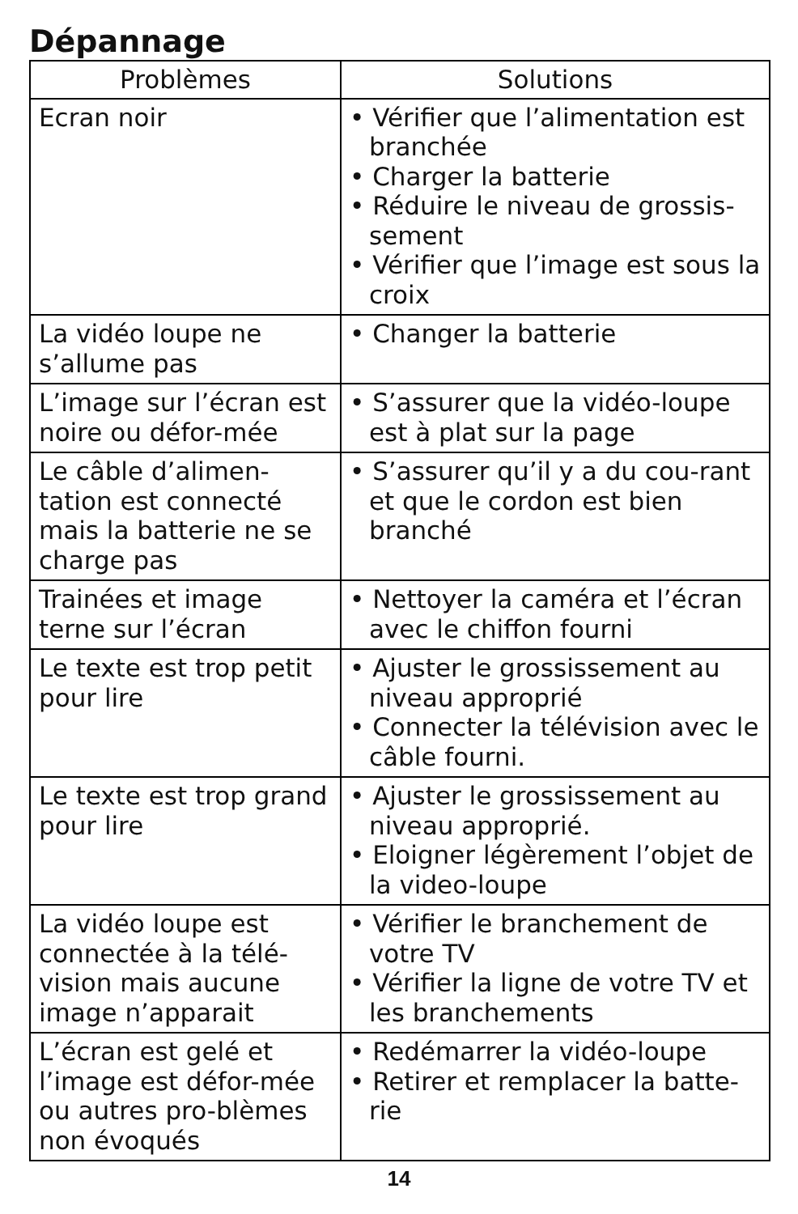Dépannage
| Problèmes | Solutions |
| --- | --- |
| Ecran noir | • Vérifier que l’alimentation est branchée • Charger la batterie • Réduire le niveau de grossis-sement • Vérifier que l’image est sous la croix |
| La vidéo loupe ne s’allume pas | • Changer la batterie |
| L’image sur l’écran est noire ou défor-mée | • S’assurer que la vidéo-loupe est à plat sur la page |
| Le câble d’alimen-tation est connecté mais la batterie ne se charge pas | • S’assurer qu’il y a du cou-rant et que le cordon est bien branché |
| Trainées et image terne sur l’écran | • Nettoyer la caméra et l’écran avec le chiffon fourni |
| Le texte est trop petit pour lire | • Ajuster le grossissement au niveau approprié • Connecter la télévision avec le câble fourni. |
| Le texte est trop grand pour lire | • Ajuster le grossissement au niveau approprié. • Eloigner légèrement l’objet de la video-loupe |
| La vidéo loupe est connectée à la télé-vision mais aucune image n’apparait | • Vérifier le branchement de votre TV • Vérifier la ligne de votre TV et les branchements |
| L’écran est gelé et l’image est défor-mée ou autres pro-blèmes non évoqués | • Redémarrer la vidéo-loupe • Retirer et remplacer la batte-rie |
14